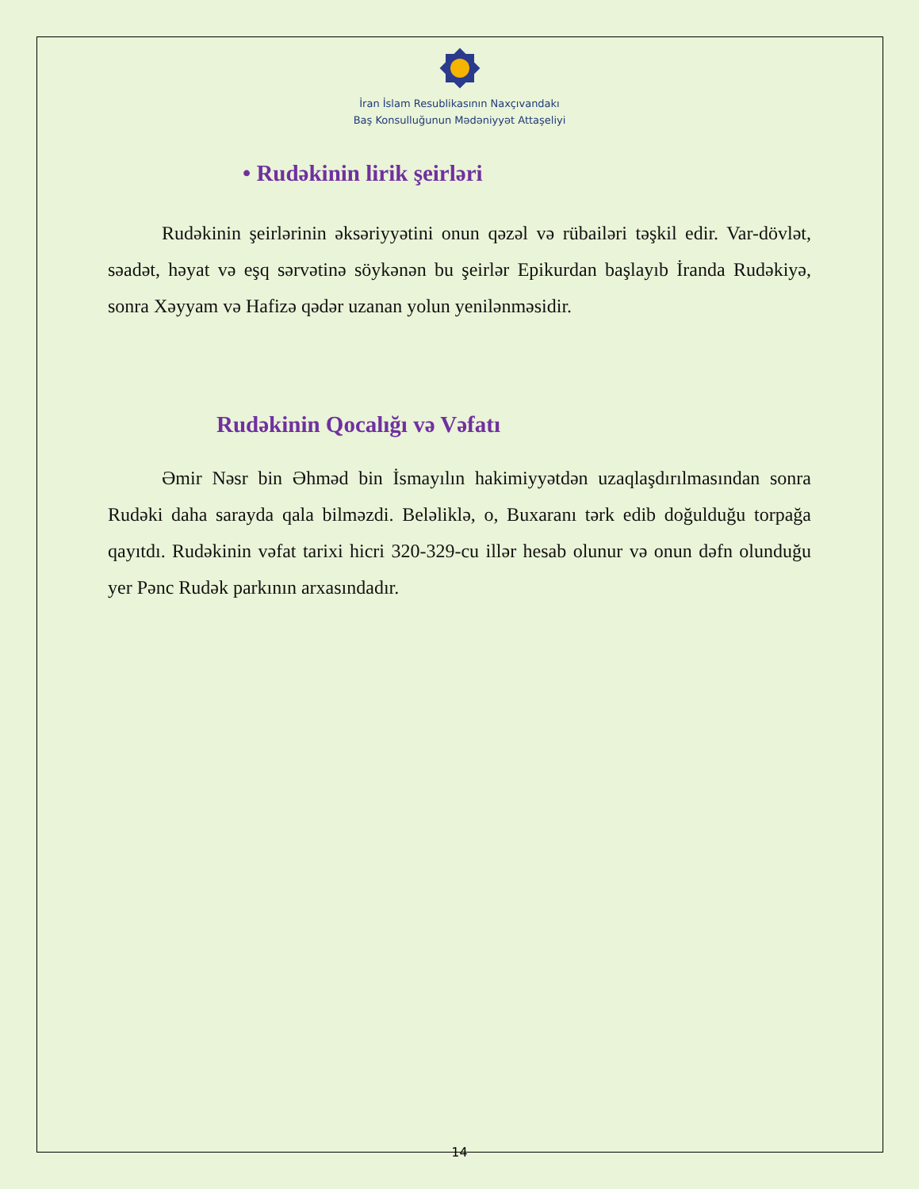İran İslam Resublikasının Naxçıvandakı
Baş Konsulluğunun Mədəniyyət Attaşeliyi
• Rudəkinin lirik şeirləri
Rudəkinin şeirlərinin əksəriyyətini onun qəzəl və rübailəri təşkil edir. Var-dövlət, səadət, həyat və eşq sərvətinə söykənən bu şeirlər Epikurdan başlayıb İranda Rudəkiyə, sonra Xəyyam və Hafizə qədər uzanan yolun yenilənməsidir.
Rudəkinin Qocalığı və Vəfatı
Əmir Nəsr bin Əhməd bin İsmayılın hakimiyyətdən uzaqlaşdırılmasından sonra Rudəki daha sarayda qala bilməzdi. Beləliklə, o, Buxaranı tərk edib doğulduğu torpağa qayıtdı. Rudəkinin vəfat tarixi hicri 320-329-cu illər hesab olunur və onun dəfn olunduğu yer Pənc Rudək parkının arxasındadır.
14